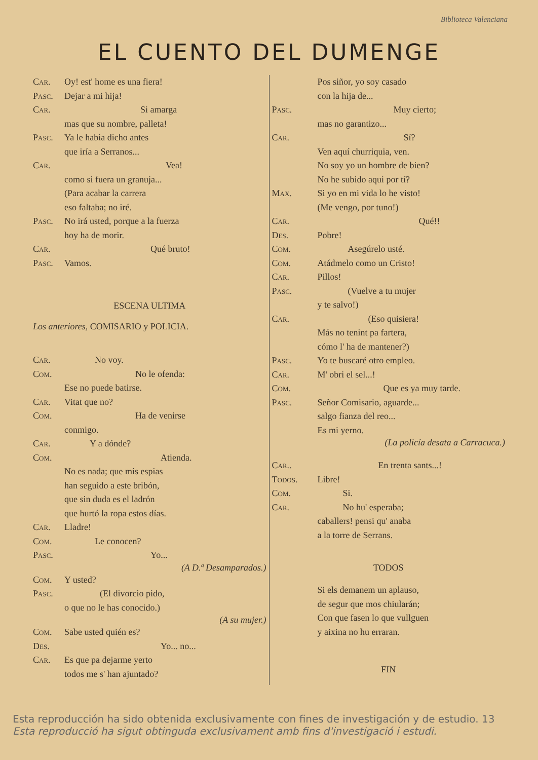Biblioteca Valenciana
EL CUENTO DEL DUMENGE
Car. Oy! est' home es una fiera!
Pasc. Dejar a mi hija!
Car. Si amarga
mas que su nombre, palleta!
Pasc. Ya le habia dicho antes
que iría a Serranos...
Car. Vea!
como si fuera un granuja...
(Para acabar la carrera
eso faltaba; no iré.
Pasc. No irá usted, porque a la fuerza
hoy ha de morir.
Car. Qué bruto!
Pasc. Vamos.
ESCENA ULTIMA
Los anteriores, COMISARIO y POLICIA.
Car. No voy.
Com. No le ofenda:
Ese no puede batirse.
Car. Vitat que no?
Com. Ha de venirse
conmigo.
Car. Y a dónde?
Com. Atienda.
No es nada; que mis espias
han seguido a este bribón,
que sin duda es el ladrón
que hurtó la ropa estos días.
Car. Lladre!
Com. Le conocen?
Pasc. Yo...
(A D.ª Desamparados.)
Com. Y usted?
Pasc. (El divorcio pido,
o que no le has conocido.)
(A su mujer.)
Com. Sabe usted quién es?
Des. Yo... no...
Car. Es que pa dejarme yerto
todos me s' han ajuntado?
Pos siñor, yo soy casado
con la hija de...
Pasc. Muy cierto;
mas no garantizo...
Car. Sí?
Ven aquí churriquia, ven.
No soy yo un hombre de bien?
No he subido aqui por tí?
Max. Si yo en mi vida lo he visto!
(Me vengo, por tuno!)
Car. Qué!!
Des. Pobre!
Com. Asegúrelo usté.
Com. Atádmelo como un Cristo!
Car. Pillos!
Pasc. (Vuelve a tu mujer
y te salvo!)
Car. (Eso quisiera!
Más no tenint pa fartera,
cómo l' ha de mantener?)
Pasc. Yo te buscaré otro empleo.
Car. M' obri el sel...!
Com. Que es ya muy tarde.
Pasc. Señor Comisario, aguarde...
salgo fianza del reo...
Es mi yerno.
(La policía desata a Carracuca.)
Car.. En trenta sants...!
Todos. Libre!
Com. Si.
Car. No hu' esperaba;
caballers! pensi qu' anaba
a la torre de Serrans.
TODOS
Si els demanem un aplauso,
de segur que mos chiularán;
Con que fasen lo que vullguen
y aixina no hu erraran.
FIN
Esta reproducción ha sido obtenida exclusivamente con fines de investigación y de estudio. 13
Esta reproducció ha sigut obtinguda exclusivament amb fins d'investigació i estudi.